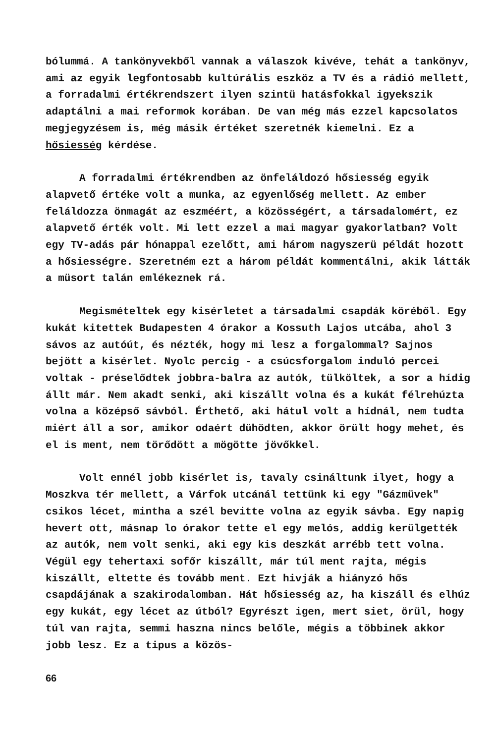bólummá. A tankönyvekből vannak a válaszok kivéve, tehát a tankönyv, ami az egyik legfontosabb kultúrális eszköz a TV és a rádió mellett, a forradalmi értékrendszert ilyen szintü hatásfokkal igyekszik adaptálni a mai reformok korában. De van még más ezzel kapcsolatos megjegyzésem is, még másik értéket szeretnék kiemelni. Ez a hősiesség kérdése.
A forradalmi értékrendben az önfeláldozó hősiesség egyik alapvető értéke volt a munka, az egyenlőség mellett. Az ember feláldozza önmagát az eszméért, a közösségért, a társadalomért, ez alapvető érték volt. Mi lett ezzel a mai magyar gyakorlatban? Volt egy TV-adás pár hónappal ezelőtt, ami három nagyszerü példát hozott a hősiességre. Szeretném ezt a három példát kommentálni, akik látták a müsort talán emlékeznek rá.
Megismételtek egy kisérletet a társadalmi csapdák köréből. Egy kukát kitettek Budapesten 4 órakor a Kossuth Lajos utcába, ahol 3 sávos az autóút, és nézték, hogy mi lesz a forgalommal? Sajnos bejött a kisérlet. Nyolc percig - a csúcsforgalom induló percei voltak - préselődtek jobbra-balra az autók, tülköltek, a sor a hídig állt már. Nem akadt senki, aki kiszállt volna és a kukát félrehúzta volna a középső sávból. Érthető, aki hátul volt a hídnál, nem tudta miért áll a sor, amikor odaért dühödten, akkor örült hogy mehet, és el is ment, nem törődött a mögötte jövőkkel.
Volt ennél jobb kisérlet is, tavaly csináltunk ilyet, hogy a Moszkva tér mellett, a Várfok utcánál tettünk ki egy "Gázmüvek" csikos lécet, mintha a szél bevitte volna az egyik sávba. Egy napig hevert ott, másnap lo órakor tette el egy melós, addig kerülgették az autók, nem volt senki, aki egy kis deszkát arrébb tett volna. Végül egy tehertaxi sofőr kiszállt, már túl ment rajta, mégis kiszállt, eltette és tovább ment. Ezt hivják a hiányzó hős csapdájának a szakirodalomban. Hát hősiesség az, ha kiszáll és elhúz egy kukát, egy lécet az útból? Egyrészt igen, mert siet, örül, hogy túl van rajta, semmi haszna nincs belőle, mégis a többinek akkor jobb lesz. Ez a tipus a közös-
66